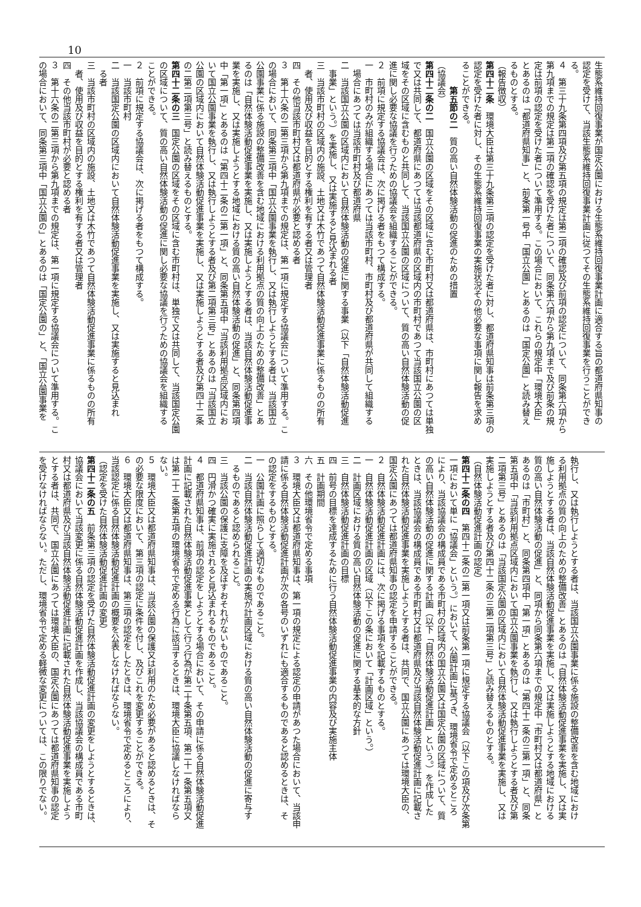10
生態系維持回復事業が国定公園における生態系維持回復事業計画に適合する旨の都道府県知事の
認定を受けて、当該生態系維持回復事業計画に従つてその生態系維持回復事業を行うことができ
る。
４　第三十九条第四項及び第五項の規定は第二項の確認及び前項の認定について、同条第六項から
第九項までの規定は第二項の確認を受けた者について、同条第六項から第九項まで及び前条の規
定は前項の認定を受けた者について準用する。この場合において、これらの規定中「環境大臣」
とあるのは「都道府県知事」と、前条第一号中「国立公園」とあるのは「国定公園」と読み替え
るものとする。
（報告徴収）
第四十二条　環境大臣は第三十九条第三項の認定を受けた者に対し、都道府県知事は前条第三項の
認定を受けた者に対し、その生態系維持回復事業の実施状況その他必要な事項に関し報告を求め
ることができる。
第五節の二　質の高い自然体験活動の促進のための措置
（協議会）
第四十二条の二　国立公園の区域をその区域に含む市町村又は都道府県は、市町村にあつては単独
で又は共同して、都道府県にあつては当該都道府県の区域内の市町村であつて当該国立公園の区
域をその区域に含むものと共同して、当該国立公園の区域について、質の高い自然体験活動の促
進に関し必要な協議を行うための協議会を組織することができる。
２　前項に規定する協議会は、次に掲げる者をもつて構成する。
一　市町村のみが組織する場合にあつては当該市町村、市町村及び都道府県が共同して組織する
場合にあつては当該市町村及び都道府県
二　当該国立公園の区域内において自然体験活動の促進に関する事業（以下「自然体験活動促進
事業」という。）を実施し、又は実施すると見込まれる者
三　当該市町村の区域内の施設、土地又は木竹であつて自然体験活動促進事業に係るものの所有
者、使用及び収益を目的とする権利を有する者又は管理者
四　その他当該市町村又は都道府県が必要と認める者
３　第十六条の二第三項から第九項までの規定は、第一項に規定する協議会について準用する。こ
の場合において、同条第三項中「国立公園事業を執行し、又は執行しようとする者は、当該国立
公園事業に係る施設の整備改善を含む地域における利用拠点の質の向上のための整備改善」とあ
るのは「自然体験活動促進事業を実施し、又は実施しようとする者は、当該自然体験活動促進事
業を実施し、又は実施しようとする地域における質の高い自然体験活動の促進」と、同条第四項
中「第一項」とあるのは「第四十二条の二第一項」と、同条第五項中「当該利用拠点区域内にお
いて国立公園事業を執行し、又は執行しようとする者及び第二項第三号」とあるのは「当該国立
公園の区域内において自然体験活動促進事業を実施し、又は実施しようとする者及び第四十二条
の二第二項第三号」と読み替えるものとする。
第四十二条の三　国定公園の区域をその区域に含む市町村は、単独で又は共同して、当該国定公園
の区域について、質の高い自然体験活動の促進に関し必要な協議を行うための協議会を組織する
ことができる。
２　前項に規定する協議会は、次に掲げる者をもつて構成する。
一　当該市町村
二　当該国定公園の区域内において自然体験活動促進事業を実施し、又は実施すると見込まれ
る者
三　当該市町村の区域内の施設、土地又は木竹であつて自然体験活動促進事業に係るものの所有
者、使用及び収益を目的とする権利を有する者又は管理者
四　その他当該市町村が必要と認める者
３　第十六条の二第三項から第九項までの規定は、第一項に規定する協議会について準用する。こ
の場合において、同条第三項中「国立公園の」とあるのは「国定公園の」と、「国立公園事業を
執行し、又は執行しようとする者は、当該国立公園事業に係る施設の整備改善を含む地域におけ
る利用拠点の質の向上のための整備改善」とあるのは「自然体験活動促進事業を実施し、又は実
施しようとする者は、当該自然体験活動促進事業を実施し、又は実施しようとする地域における
質の高い自然体験活動の促進」と、同項から同条第六項までの規定中「市町村又は都道府県」と
あるのは「市町村」と、同条第四項中「第一項」とあるのは「第四十二条の三第一項」と、同条
第五項中「当該利用拠点区域内において国立公園事業を執行し、又は執行しようとする者及び第
二項第三号」とあるのは「当該国定公園の区域内において自然体験活動促進事業を実施し、又は
実施しようとする者及び第四十二条の三第二項第三号」と読み替えるものとする。
（自然体験活動促進計画の認定）
第四十二条の四　第四十二条の二第一項又は前条第一項に規定する協議会（以下この項及び次条第
一項において単に「協議会」という。）において、公園計画に基づき、環境省令で定めるところ
により、当該協議会の構成員である市町村の区域内の国立公園又は国定公園の区域について、質
の高い自然体験活動の促進に関する計画（以下「自然体験活動促進計画」という。）を作成した
ときは、当該協議会の構成員である市町村又は都道府県及び当該自然体験活動促進計画に記載さ
れた自然体験活動促進事業を実施しようとする者は、共同で、国立公園にあつては環境大臣の、
国定公園にあつては都道府県知事の認定を申請することができる。
２　自然体験活動促進計画には、次に掲げる事項を記載するものとする。
一　自然体験活動促進計画の区域（以下この条において「計画区域」という。）
二　計画区域における質の高い自然体験活動の促進に関する基本的な方針
三　自然体験活動促進計画の目標
四　前号の目標を達成するために行う自然体験活動促進事業の内容及び実施主体
五　計画期間
六　その他環境省令で定める事項
３　環境大臣又は都道府県知事は、第一項の規定による認定の申請があつた場合において、当該申
請に係る自然体験活動促進計画が次の各号のいずれにも適合するものであると認めるときは、そ
の認定をするものとする。
一　公園計画に照らして適切なものであること。
二　当該自然体験活動促進計画の実施が計画区域における質の高い自然体験活動の促進に寄与す
るものであると認められること。
三　当該公園の保護に支障を及ぼすおそれがないものであること。
四　円滑かつ確実に実施されると見込まれるものであること。
４　都道府県知事は、前項の認定をしようとする場合において、その申請に係る自然体験活動促進
計画に記載された自然体験活動促進事業として行う行為が第二十条第五項、第二十一条第五項又
は第二十二条第五項の環境省令で定める行為に該当するときは、環境大臣に協議しなければなら
ない。
５　環境大臣又は都道府県知事は、当該公園の保護又は利用のため必要があると認めるときは、そ
の必要な限度において、第三項の認定に条件を付し、及びこれを変更することができる。
６　環境大臣又は都道府県知事は、第三項の認定をしたときは、環境省令で定めるところにより、
当該認定に係る自然体験活動促進計画の概要を公表しなければならない。
（認定を受けた自然体験活動促進計画の変更）
第四十二条の五　前条第三項の認定を受けた自然体験活動促進計画の変更をしようとするときは、
協議会において当該変更に係る自然体験活動促進計画を作成し、当該協議会の構成員である市町
村又は都道府県及び当該自然体験活動促進計画に記載された自然体験活動促進事業を実施しよう
とする者は、共同で、国立公園にあつては環境大臣の、国定公園にあつては都道府県知事の認定
を受けなければならない。ただし、環境省令で定める軽微な変更については、この限りでない。